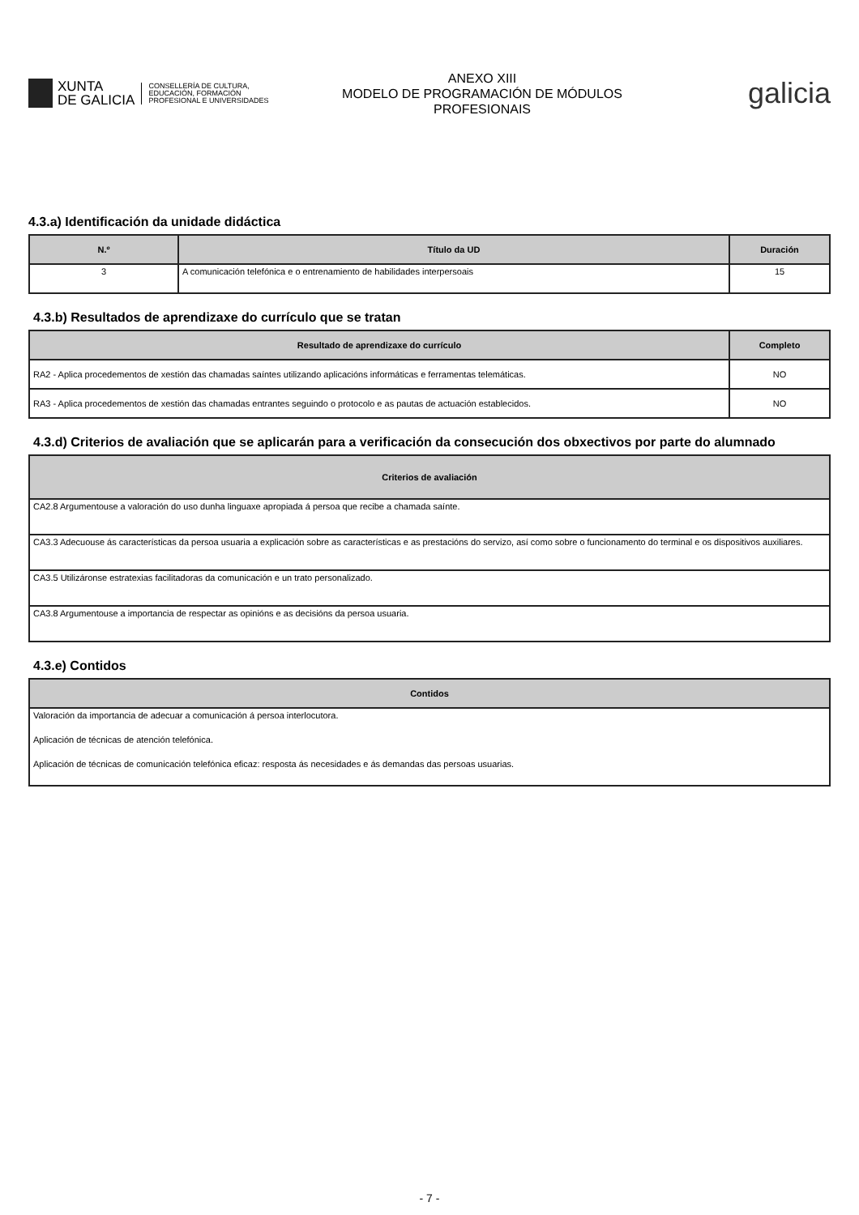XUNTA
DE GALICIA
CONSELLERÍA DE CULTURA,
EDUCACIÓN, FORMACIÓN
PROFESIONAL E UNIVERSIDADES
ANEXO XIII
MODELO DE PROGRAMACIÓN DE MÓDULOS
PROFESIONAIS
galicia
4.3.a) Identificación da unidade didáctica
| N.º | Título da UD | Duración |
| --- | --- | --- |
| 3 | A comunicación telefónica e o entrenamiento de habilidades interpersoais | 15 |
4.3.b) Resultados de aprendizaxe do currículo que se tratan
| Resultado de aprendizaxe do currículo | Completo |
| --- | --- |
| RA2 - Aplica procedementos de xestión das chamadas saíntes utilizando aplicacións informáticas e ferramentas telemáticas. | NO |
| RA3 - Aplica procedementos de xestión das chamadas entrantes seguindo o protocolo e as pautas de actuación establecidos. | NO |
4.3.d) Criterios de avaliación que se aplicarán para a verificación da consecución dos obxectivos por parte do alumnado
| Criterios de avaliación |
| --- |
| CA2.8 Argumentouse a valoración do uso dunha linguaxe apropiada á persoa que recibe a chamada saínte. |
| CA3.3 Adecuouse ás características da persoa usuaria a explicación sobre as características e as prestacións do servizo, así como sobre o funcionamento do terminal e os dispositivos auxiliares. |
| CA3.5 Utilizáronse estratexias facilitadoras da comunicación e un trato personalizado. |
| CA3.8 Argumentouse a importancia de respectar as opinións e as decisións da persoa usuaria. |
4.3.e) Contidos
| Contidos |
| --- |
| Valoración da importancia de adecuar a comunicación á persoa interlocutora. Aplicación de técnicas de atención telefónica. Aplicación de técnicas de comunicación telefónica eficaz: resposta ás necesidades e ás demandas das persoas usuarias. |
- 7 -